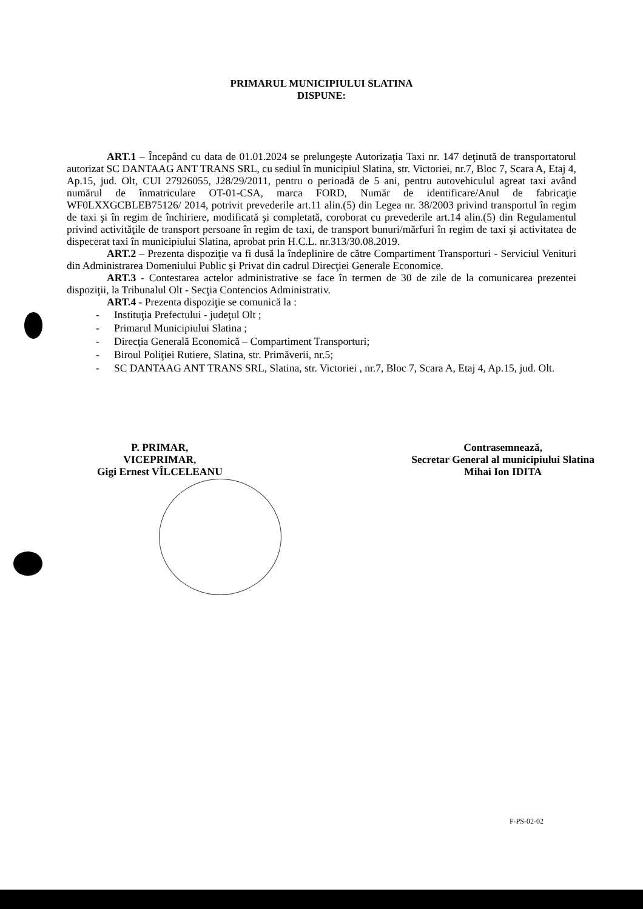PRIMARUL MUNICIPIULUI SLATINA
DISPUNE:
ART.1 – Începând cu data de 01.01.2024 se prelungeşte Autorizaţia Taxi nr. 147 deţinută de transportatorul autorizat SC DANTAAG ANT TRANS SRL, cu sediul în municipiul Slatina, str. Victoriei, nr.7, Bloc 7, Scara A, Etaj 4, Ap.15, jud. Olt, CUI 27926055, J28/29/2011, pentru o perioadă de 5 ani, pentru autovehiculul agreat taxi având numărul de înmatriculare OT-01-CSA, marca FORD, Număr de identificare/Anul de fabricaţie WF0LXXGCBLEB75126/ 2014, potrivit prevederile art.11 alin.(5) din Legea nr. 38/2003 privind transportul în regim de taxi şi în regim de închiriere, modificată şi completată, coroborat cu prevederile art.14 alin.(5) din Regulamentul privind activităţile de transport persoane în regim de taxi, de transport bunuri/mărfuri în regim de taxi şi activitatea de dispecerat taxi în municipiului Slatina, aprobat prin H.C.L. nr.313/30.08.2019.
ART.2 – Prezenta dispoziţie va fi dusă la îndeplinire de către Compartiment Transporturi - Serviciul Venituri din Administrarea Domeniului Public şi Privat din cadrul Direcţiei Generale Economice.
ART.3 - Contestarea actelor administrative se face în termen de 30 de zile de la comunicarea prezentei dispoziţii, la Tribunalul Olt - Secţia Contencios Administrativ.
ART.4 - Prezenta dispoziţie se comunică la :
- Instituţia Prefectului - judeţul Olt ;
- Primarul Municipiului Slatina ;
- Direcţia Generală Economică – Compartiment Transporturi;
- Biroul Poliţiei Rutiere, Slatina, str. Primăverii, nr.5;
- SC DANTAAG ANT TRANS SRL, Slatina, str. Victoriei , nr.7, Bloc 7, Scara A, Etaj 4, Ap.15, jud. Olt.
P. PRIMAR,
VICEPRIMAR,
Gigi Ernest VÎLCELEANU
Contrasemnează,
Secretar General al municipiului Slatina
Mihai Ion IDITA
F-PS-02-02